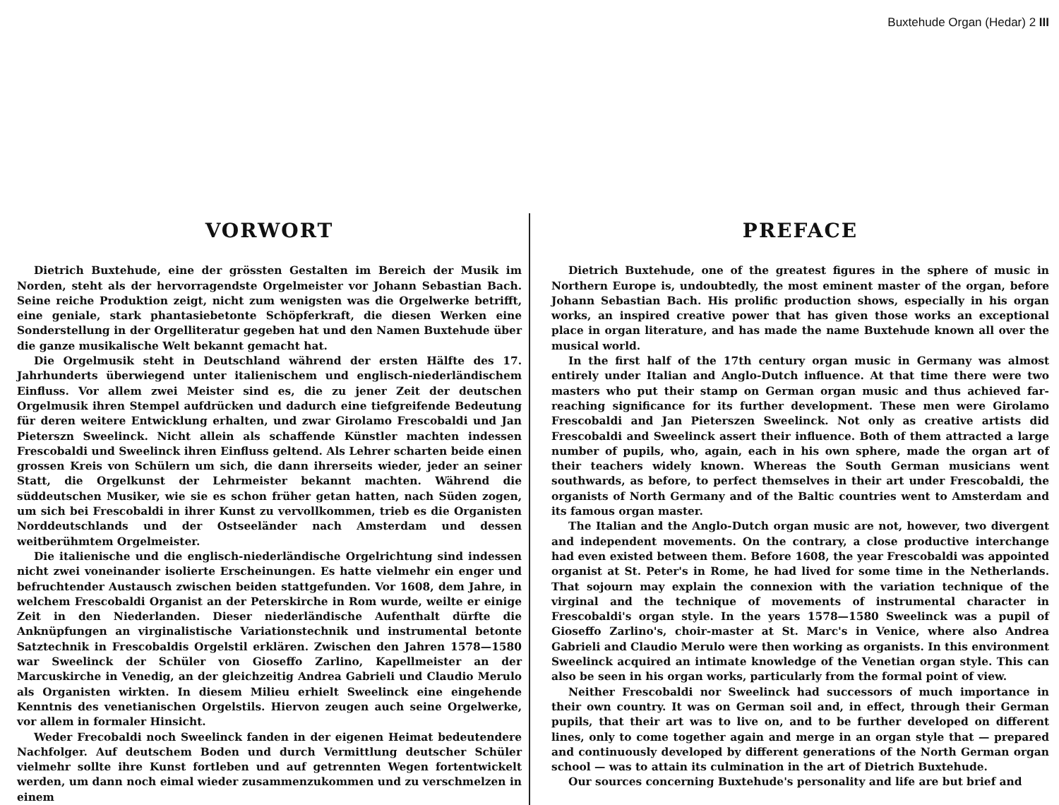Buxtehude Organ (Hedar) 2 III
VORWORT
Dietrich Buxtehude, eine der grössten Gestalten im Bereich der Musik im Norden, steht als der hervorragendste Orgelmeister vor Johann Sebastian Bach. Seine reiche Produktion zeigt, nicht zum wenigsten was die Orgelwerke betrifft, eine geniale, stark phantasiebetonte Schöpferkraft, die diesen Werken eine Sonderstellung in der Orgelliteratur gegeben hat und den Namen Buxtehude über die ganze musikalische Welt bekannt gemacht hat.
Die Orgelmusik steht in Deutschland während der ersten Hälfte des 17. Jahrhunderts überwiegend unter italienischem und englisch-niederländischem Einfluss. Vor allem zwei Meister sind es, die zu jener Zeit der deutschen Orgelmusik ihren Stempel aufdrücken und dadurch eine tiefgreifende Bedeutung für deren weitere Entwicklung erhalten, und zwar Girolamo Frescobaldi und Jan Pieterszn Sweelinck. Nicht allein als schaffende Künstler machten indessen Frescobaldi und Sweelinck ihren Einfluss geltend. Als Lehrer scharten beide einen grossen Kreis von Schülern um sich, die dann ihrerseits wieder, jeder an seiner Statt, die Orgelkunst der Lehrmeister bekannt machten. Während die süddeutschen Musiker, wie sie es schon früher getan hatten, nach Süden zogen, um sich bei Frescobaldi in ihrer Kunst zu vervollkommen, trieb es die Organisten Norddeutschlands und der Ostseeländer nach Amsterdam und dessen weitberühmtem Orgelmeister.
Die italienische und die englisch-niederländische Orgelrichtung sind indessen nicht zwei voneinander isolierte Erscheinungen. Es hatte vielmehr ein enger und befruchtender Austausch zwischen beiden stattgefunden. Vor 1608, dem Jahre, in welchem Frescobaldi Organist an der Peterskirche in Rom wurde, weilte er einige Zeit in den Niederlanden. Dieser niederländische Aufenthalt dürfte die Anknüpfungen an virginalistische Variationstechnik und instrumental betonte Satztechnik in Frescobaldis Orgelstil erklären. Zwischen den Jahren 1578—1580 war Sweelinck der Schüler von Gioseffo Zarlino, Kapellmeister an der Marcuskirche in Venedig, an der gleichzeitig Andrea Gabrieli und Claudio Merulo als Organisten wirkten. In diesem Milieu erhielt Sweelinck eine eingehende Kenntnis des venetianischen Orgelstils. Hiervon zeugen auch seine Orgelwerke, vor allem in formaler Hinsicht.
Weder Frecobaldi noch Sweelinck fanden in der eigenen Heimat bedeutendere Nachfolger. Auf deutschem Boden und durch Vermittlung deutscher Schüler vielmehr sollte ihre Kunst fortleben und auf getrennten Wegen fortentwickelt werden, um dann noch eimal wieder zusammenzukommen und zu verschmelzen in einem
PREFACE
Dietrich Buxtehude, one of the greatest figures in the sphere of music in Northern Europe is, undoubtedly, the most eminent master of the organ, before Johann Sebastian Bach. His prolific production shows, especially in his organ works, an inspired creative power that has given those works an exceptional place in organ literature, and has made the name Buxtehude known all over the musical world.
In the first half of the 17th century organ music in Germany was almost entirely under Italian and Anglo-Dutch influence. At that time there were two masters who put their stamp on German organ music and thus achieved far-reaching significance for its further development. These men were Girolamo Frescobaldi and Jan Pieterszen Sweelinck. Not only as creative artists did Frescobaldi and Sweelinck assert their influence. Both of them attracted a large number of pupils, who, again, each in his own sphere, made the organ art of their teachers widely known. Whereas the South German musicians went southwards, as before, to perfect themselves in their art under Frescobaldi, the organists of North Germany and of the Baltic countries went to Amsterdam and its famous organ master.
The Italian and the Anglo-Dutch organ music are not, however, two divergent and independent movements. On the contrary, a close productive interchange had even existed between them. Before 1608, the year Frescobaldi was appointed organist at St. Peter's in Rome, he had lived for some time in the Netherlands. That sojourn may explain the connexion with the variation technique of the virginal and the technique of movements of instrumental character in Frescobaldi's organ style. In the years 1578—1580 Sweelinck was a pupil of Gioseffo Zarlino's, choir-master at St. Marc's in Venice, where also Andrea Gabrieli and Claudio Merulo were then working as organists. In this environment Sweelinck acquired an intimate knowledge of the Venetian organ style. This can also be seen in his organ works, particularly from the formal point of view.
Neither Frescobaldi nor Sweelinck had successors of much importance in their own country. It was on German soil and, in effect, through their German pupils, that their art was to live on, and to be further developed on different lines, only to come together again and merge in an organ style that — prepared and continuously developed by different generations of the North German organ school — was to attain its culmination in the art of Dietrich Buxtehude.
Our sources concerning Buxtehude's personality and life are but brief and